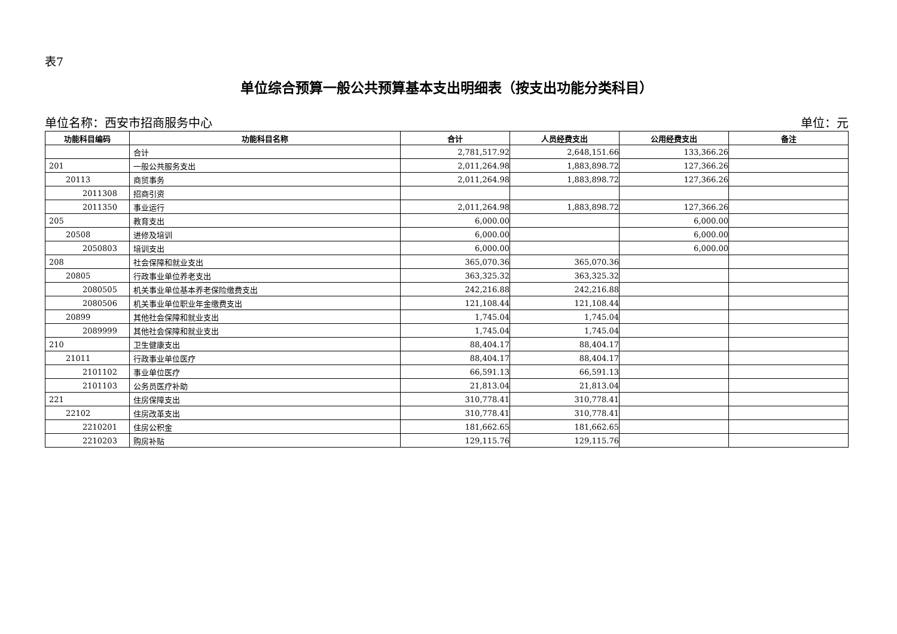表7
单位综合预算一般公共预算基本支出明细表（按支出功能分类科目）
单位名称：西安市招商服务中心 单位：元
| 功能科目编码 | 功能科目名称 | 合计 | 人员经费支出 | 公用经费支出 | 备注 |
| --- | --- | --- | --- | --- | --- |
| | 合计 | 2,781,517.92 | 2,648,151.66 | 133,366.26 | |
| 201 | 一般公共服务支出 | 2,011,264.98 | 1,883,898.72 | 127,366.26 | |
| 20113 | 商贸事务 | 2,011,264.98 | 1,883,898.72 | 127,366.26 | |
| 2011308 | 招商引资 | | | | |
| 2011350 | 事业运行 | 2,011,264.98 | 1,883,898.72 | 127,366.26 | |
| 205 | 教育支出 | 6,000.00 | | 6,000.00 | |
| 20508 | 进修及培训 | 6,000.00 | | 6,000.00 | |
| 2050803 | 培训支出 | 6,000.00 | | 6,000.00 | |
| 208 | 社会保障和就业支出 | 365,070.36 | 365,070.36 | | |
| 20805 | 行政事业单位养老支出 | 363,325.32 | 363,325.32 | | |
| 2080505 | 机关事业单位基本养老保险缴费支出 | 242,216.88 | 242,216.88 | | |
| 2080506 | 机关事业单位职业年金缴费支出 | 121,108.44 | 121,108.44 | | |
| 20899 | 其他社会保障和就业支出 | 1,745.04 | 1,745.04 | | |
| 2089999 | 其他社会保障和就业支出 | 1,745.04 | 1,745.04 | | |
| 210 | 卫生健康支出 | 88,404.17 | 88,404.17 | | |
| 21011 | 行政事业单位医疗 | 88,404.17 | 88,404.17 | | |
| 2101102 | 事业单位医疗 | 66,591.13 | 66,591.13 | | |
| 2101103 | 公务员医疗补助 | 21,813.04 | 21,813.04 | | |
| 221 | 住房保障支出 | 310,778.41 | 310,778.41 | | |
| 22102 | 住房改革支出 | 310,778.41 | 310,778.41 | | |
| 2210201 | 住房公积金 | 181,662.65 | 181,662.65 | | |
| 2210203 | 购房补贴 | 129,115.76 | 129,115.76 | | |